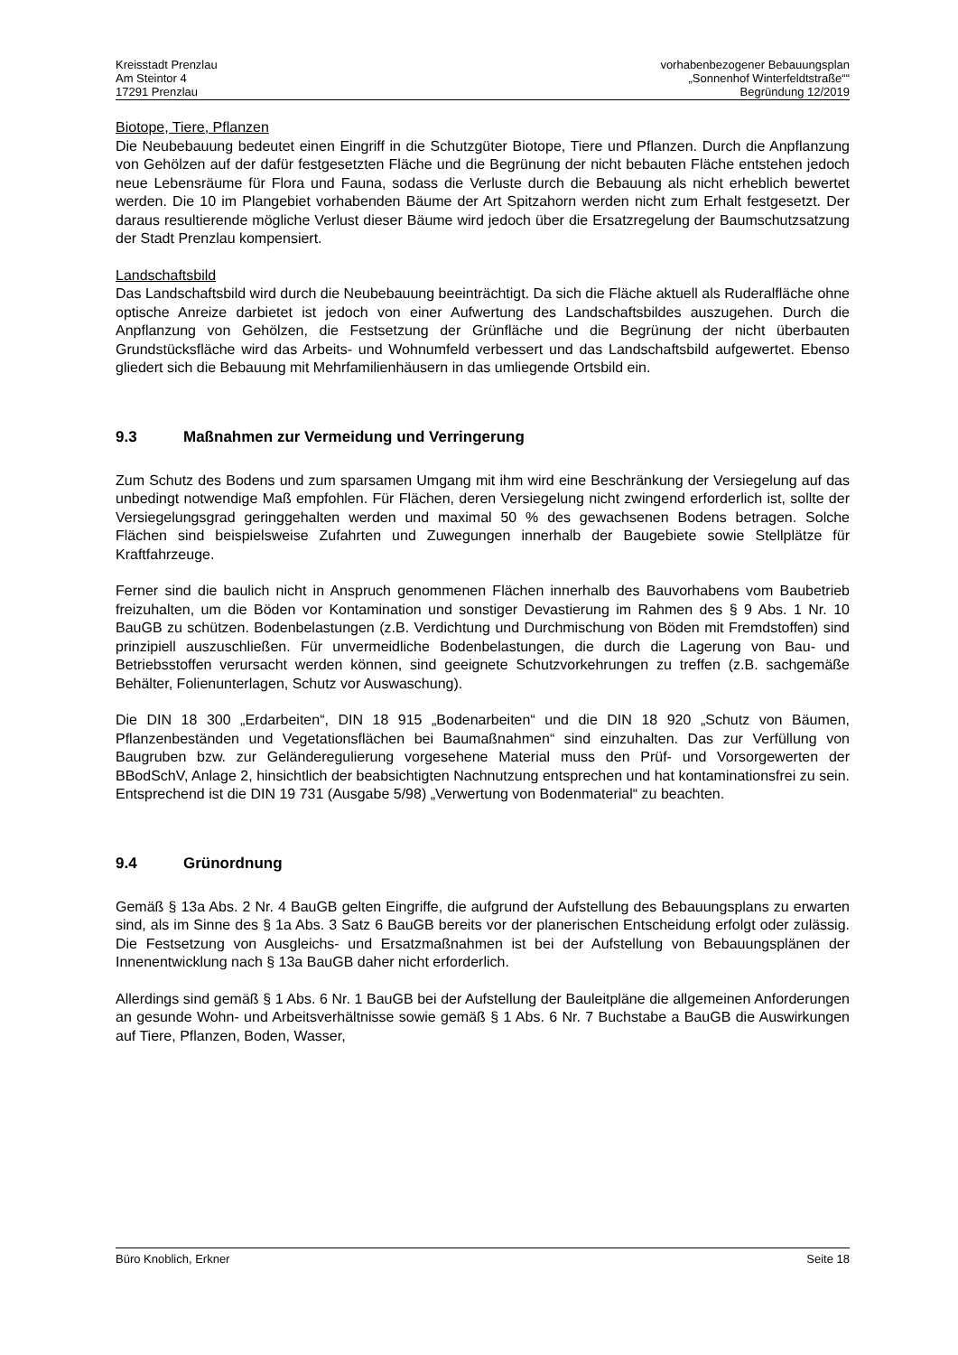Kreisstadt Prenzlau
Am Steintor 4
17291 Prenzlau
vorhabenbezogener Bebauungsplan
„Sonnenhof Winterfeldtstraße““
Begründung 12/2019
Biotope, Tiere, Pflanzen
Die Neubebauung bedeutet einen Eingriff in die Schutzgüter Biotope, Tiere und Pflanzen. Durch die Anpflanzung von Gehölzen auf der dafür festgesetzten Fläche und die Begrünung der nicht bebauten Fläche entstehen jedoch neue Lebensräume für Flora und Fauna, sodass die Verluste durch die Bebauung als nicht erheblich bewertet werden. Die 10 im Plangebiet vorhabenden Bäume der Art Spitzahorn werden nicht zum Erhalt festgesetzt. Der daraus resultierende mögliche Verlust dieser Bäume wird jedoch über die Ersatzregelung der Baumschutzsatzung der Stadt Prenzlau kompensiert.
Landschaftsbild
Das Landschaftsbild wird durch die Neubebauung beeinträchtigt. Da sich die Fläche aktuell als Ruderalfläche ohne optische Anreize darbietet ist jedoch von einer Aufwertung des Landschaftsbildes auszugehen. Durch die Anpflanzung von Gehölzen, die Festsetzung der Grünfläche und die Begrünung der nicht überbauten Grundstücksfläche wird das Arbeits- und Wohnumfeld verbessert und das Landschaftsbild aufgewertet. Ebenso gliedert sich die Bebauung mit Mehrfamilienhäusern in das umliegende Ortsbild ein.
9.3 Maßnahmen zur Vermeidung und Verringerung
Zum Schutz des Bodens und zum sparsamen Umgang mit ihm wird eine Beschränkung der Versiegelung auf das unbedingt notwendige Maß empfohlen. Für Flächen, deren Versiegelung nicht zwingend erforderlich ist, sollte der Versiegelungsgrad geringgehalten werden und maximal 50 % des gewachsenen Bodens betragen. Solche Flächen sind beispielsweise Zufahrten und Zuwegungen innerhalb der Baugebiete sowie Stellplätze für Kraftfahrzeuge.
Ferner sind die baulich nicht in Anspruch genommenen Flächen innerhalb des Bauvorhabens vom Baubetrieb freizuhalten, um die Böden vor Kontamination und sonstiger Devastierung im Rahmen des § 9 Abs. 1 Nr. 10 BauGB zu schützen. Bodenbelastungen (z.B. Verdichtung und Durchmischung von Böden mit Fremdstoffen) sind prinzipiell auszuschließen. Für unvermeidliche Bodenbelastungen, die durch die Lagerung von Bau- und Betriebsstoffen verursacht werden können, sind geeignete Schutzvorkehrungen zu treffen (z.B. sachgemäße Behälter, Folienunterlagen, Schutz vor Auswaschung).
Die DIN 18 300 „Erdarbeiten“, DIN 18 915 „Bodenarbeiten“ und die DIN 18 920 „Schutz von Bäumen, Pflanzenbeständen und Vegetationsflächen bei Baumaßnahmen“ sind einzuhalten. Das zur Verfüllung von Baugruben bzw. zur Geländeregulierung vorgesehene Material muss den Prüf- und Vorsorgewerten der BBodSchV, Anlage 2, hinsichtlich der beabsichtigten Nachnutzung entsprechen und hat kontaminationsfrei zu sein. Entsprechend ist die DIN 19 731 (Ausgabe 5/98) „Verwertung von Bodenmaterial“ zu beachten.
9.4 Grünordnung
Gemäß § 13a Abs. 2 Nr. 4 BauGB gelten Eingriffe, die aufgrund der Aufstellung des Bebauungsplans zu erwarten sind, als im Sinne des § 1a Abs. 3 Satz 6 BauGB bereits vor der planerischen Entscheidung erfolgt oder zulässig. Die Festsetzung von Ausgleichs- und Ersatzmaßnahmen ist bei der Aufstellung von Bebauungsplänen der Innenentwicklung nach § 13a BauGB daher nicht erforderlich.
Allerdings sind gemäß § 1 Abs. 6 Nr. 1 BauGB bei der Aufstellung der Bauleitpläne die allgemeinen Anforderungen an gesunde Wohn- und Arbeitsverhältnisse sowie gemäß § 1 Abs. 6 Nr. 7 Buchstabe a BauGB die Auswirkungen auf Tiere, Pflanzen, Boden, Wasser,
Büro Knoblich, Erkner Seite 18